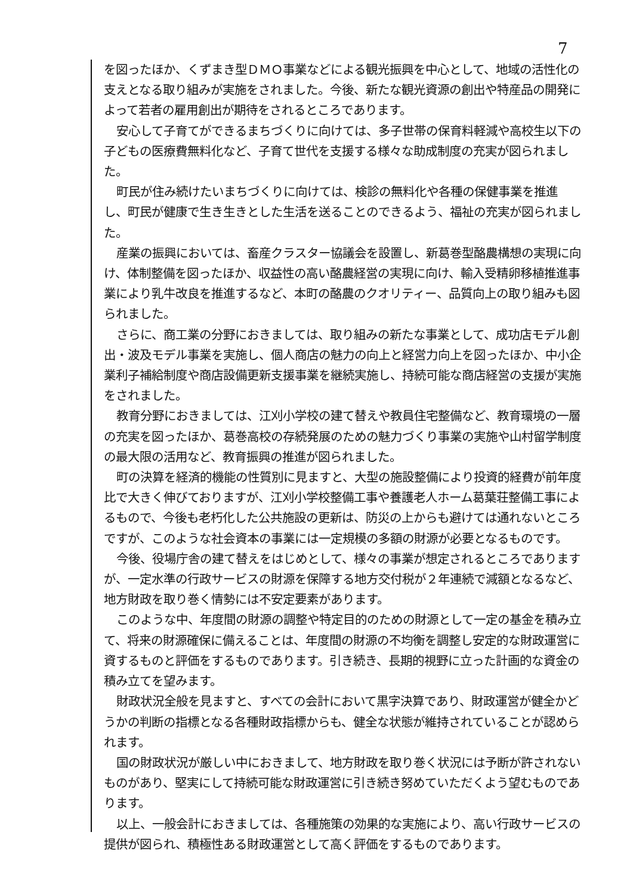7
を図ったほか、くずまき型ＤＭＯ事業などによる観光振興を中心として、地域の活性化の支えとなる取り組みが実施をされました。今後、新たな観光資源の創出や特産品の開発によって若者の雇用創出が期待をされるところであります。
安心して子育てができるまちづくりに向けては、多子世帯の保育料軽減や高校生以下の子どもの医療費無料化など、子育て世代を支援する様々な助成制度の充実が図られました。
町民が住み続けたいまちづくりに向けては、検診の無料化や各種の保健事業を推進し、町民が健康で生き生きとした生活を送ることのできるよう、福祉の充実が図られました。
産業の振興においては、畜産クラスター協議会を設置し、新葛巻型酪農構想の実現に向け、体制整備を図ったほか、収益性の高い酪農経営の実現に向け、輸入受精卵移植推進事業により乳牛改良を推進するなど、本町の酪農のクオリティー、品質向上の取り組みも図られました。
さらに、商工業の分野におきましては、取り組みの新たな事業として、成功店モデル創出・波及モデル事業を実施し、個人商店の魅力の向上と経営力向上を図ったほか、中小企業利子補給制度や商店設備更新支援事業を継続実施し、持続可能な商店経営の支援が実施をされました。
教育分野におきましては、江刈小学校の建て替えや教員住宅整備など、教育環境の一層の充実を図ったほか、葛巻高校の存続発展のための魅力づくり事業の実施や山村留学制度の最大限の活用など、教育振興の推進が図られました。
町の決算を経済的機能の性質別に見ますと、大型の施設整備により投資的経費が前年度比で大きく伸びておりますが、江刈小学校整備工事や養護老人ホーム葛葉荘整備工事によるもので、今後も老朽化した公共施設の更新は、防災の上からも避けては通れないところですが、このような社会資本の事業には一定規模の多額の財源が必要となるものです。
今後、役場庁舎の建て替えをはじめとして、様々の事業が想定されるところでありますが、一定水準の行政サービスの財源を保障する地方交付税が２年連続で減額となるなど、地方財政を取り巻く情勢には不安定要素があります。
このような中、年度間の財源の調整や特定目的のための財源として一定の基金を積み立て、将来の財源確保に備えることは、年度間の財源の不均衡を調整し安定的な財政運営に資するものと評価をするものであります。引き続き、長期的視野に立った計画的な資金の積み立てを望みます。
財政状況全般を見ますと、すべての会計において黒字決算であり、財政運営が健全かどうかの判断の指標となる各種財政指標からも、健全な状態が維持されていることが認められます。
国の財政状況が厳しい中におきまして、地方財政を取り巻く状況には予断が許されないものがあり、堅実にして持続可能な財政運営に引き続き努めていただくよう望むものであります。
以上、一般会計におきましては、各種施策の効果的な実施により、高い行政サービスの提供が図られ、積極性ある財政運営として高く評価をするものであります。